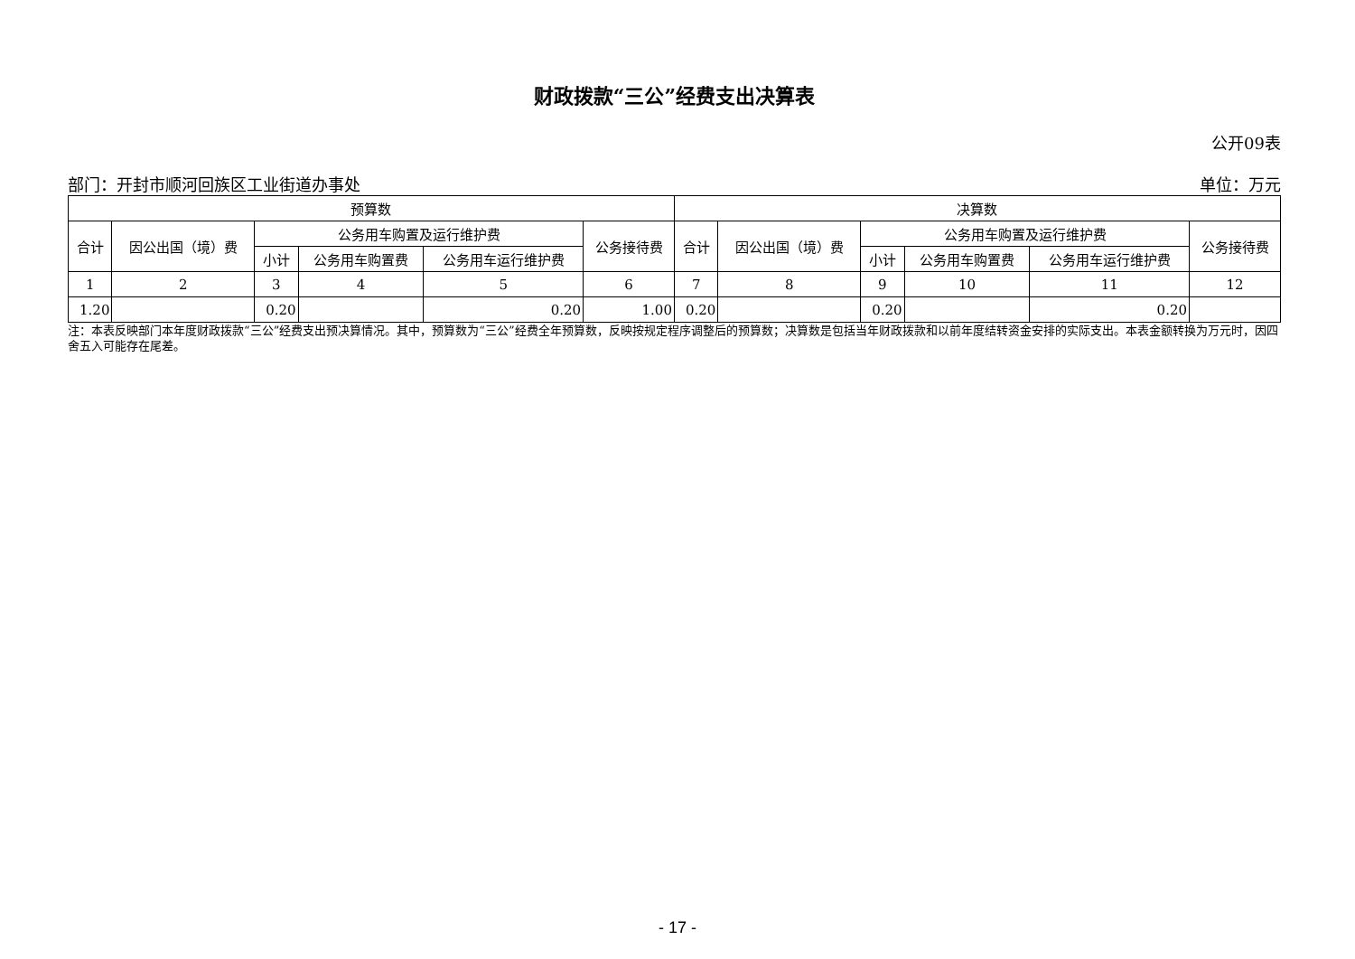财政拨款“三公”经费支出决算表
公开09表
部门：开封市顺河回族区工业街道办事处 单位：万元
| 预算数 | | | | | | 决算数 | | | | | |
| --- | --- | --- | --- | --- | --- | --- | --- | --- | --- | --- | --- |
| 合计 | 因公出国（境）费 | 公务用车购置及运行维护费 | | | 公务接待费 | 合计 | 因公出国（境）费 | 公务用车购置及运行维护费 | | | 公务接待费 |
| | | 小计 | 公务用车购置费 | 公务用车运行维护费 | | | | 小计 | 公务用车购置费 | 公务用车运行维护费 | |
| 1 | 2 | 3 | 4 | 5 | 6 | 7 | 8 | 9 | 10 | 11 | 12 |
| 1.20 | | 0.20 | | 0.20 | 1.00 | 0.20 | | 0.20 | | 0.20 | |
注：本表反映部门本年度财政拨款“三公”经费支出预决算情况。其中，预算数为“三公”经费全年预算数，反映按规定程序调整后的预算数；决算数是包括当年财政拨款和以前年度结转资金安排的实际支出。本表金额转换为万元时，因四舍五入可能存在尾差。
- 17 -